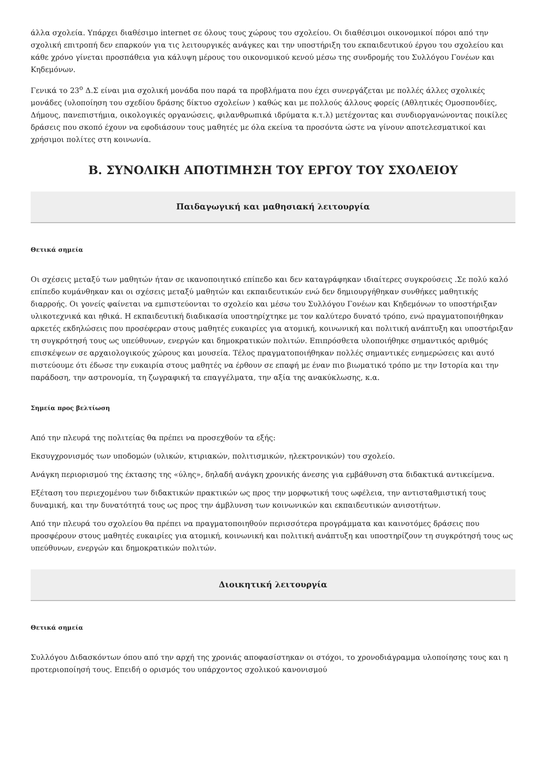άλλα σχολεία. Υπάρχει διαθέσιμο internet σε όλους τους χώρους του σχολείου. Οι διαθέσιμοι οικονομικοί πόροι από την σχολική επιτροπή δεν επαρκούν για τις λειτουργικές ανάγκες και την υποστήριξη του εκπαιδευτικού έργου του σχολείου και κάθε χρόνο γίνεται προσπάθεια για κάλυψη μέρους του οικονομικού κενού μέσω της συνδρομής του Συλλόγου Γονέων και Κηδεμόνων.
Γενικά το 23<sup>ο</sup> Δ.Σ είναι μια σχολική μονάδα που παρά τα προβλήματα που έχει συνεργάζεται με πολλές άλλες σχολικές μονάδες (υλοποίηση του σχεδίου δράσης δίκτυο σχολείων ) καθώς και με πολλούς άλλους φορείς (Αθλητικές Ομοσπονδίες, Δήμους, πανεπιστήμια, οικολογικές οργανώσεις, φιλανθρωπικά ιδρύματα κ.τ.λ) μετέχοντας και συνδιοργανώνοντας ποικίλες δράσεις που σκοπό έχουν να εφοδιάσουν τους μαθητές με όλα εκείνα τα προσόντα ώστε να γίνουν αποτελεσματικοί και χρήσιμοι πολίτες στη κοινωνία.
Β. ΣΥΝΟΛΙΚΗ ΑΠΟΤΙΜΗΣΗ ΤΟΥ ΕΡΓΟΥ ΤΟΥ ΣΧΟΛΕΙΟΥ
Παιδαγωγική και μαθησιακή λειτουργία
Θετικά σημεία
Οι σχέσεις μεταξύ των μαθητών ήταν σε ικανοποιητικό επίπεδο και δεν καταγράφηκαν ιδιαίτερες συγκρούσεις .Σε πολύ καλό επίπεδο κυμάνθηκαν και οι σχέσεις μεταξύ μαθητών και εκπαιδευτικών ενώ δεν δημιουργήθηκαν συνθήκες μαθητικής διαρροής. Οι γονείς φαίνεται να εμπιστεύονται το σχολείο και μέσω του Συλλόγου Γονέων και Κηδεμόνων το υποστήριξαν υλικοτεχνικά και ηθικά. Η εκπαιδευτική διαδικασία υποστηρίχτηκε με τον καλύτερο δυνατό τρόπο, ενώ πραγματοποιήθηκαν αρκετές εκδηλώσεις που προσέφεραν στους μαθητές ευκαιρίες για ατομική, κοινωνική και πολιτική ανάπτυξη και υποστήριξαν τη συγκρότησή τους ως υπεύθυνων, ενεργών και δημοκρατικών πολιτών. Επιπρόσθετα υλοποιήθηκε σημαντικός αριθμός επισκέψεων σε αρχαιολογικούς χώρους και μουσεία. Τέλος πραγματοποιήθηκαν πολλές σημαντικές ενημερώσεις και αυτό πιστεύουμε ότι έδωσε την ευκαιρία στους μαθητές να έρθουν σε επαφή με έναν πιο βιωματικό τρόπο με την Ιστορία και την παράδοση, την αστρονομία, τη ζωγραφική τα επαγγέλματα, την αξία της ανακύκλωσης, κ.α.
Σημεία προς βελτίωση
Από την πλευρά της πολιτείας θα πρέπει να προσεχθούν τα εξής:
Εκσυγχρονισμός των υποδομών (υλικών, κτιριακών, πολιτισμικών, ηλεκτρονικών) του σχολείο.
Ανάγκη περιορισμού της έκτασης της «ύλης», δηλαδή ανάγκη χρονικής άνεσης για εμβάθυνση στα διδακτικά αντικείμενα.
Εξέταση του περιεχομένου των διδακτικών πρακτικών ως προς την μορφωτική τους ωφέλεια, την αντισταθμιστική τους δυναμική, και την δυνατότητά τους ως προς την άμβλυνση των κοινωνικών και εκπαιδευτικών ανισοτήτων.
Από την πλευρά του σχολείου θα πρέπει να πραγματοποιηθούν περισσότερα προγράμματα και καινοτόμες δράσεις που προσφέρουν στους μαθητές ευκαιρίες για ατομική, κοινωνική και πολιτική ανάπτυξη και υποστηρίζουν τη συγκρότησή τους ως υπεύθυνων, ενεργών και δημοκρατικών πολιτών.
Διοικητική λειτουργία
Θετικά σημεία
Συλλόγου Διδασκόντων όπου από την αρχή της χρονιάς αποφασίστηκαν οι στόχοι, το χρονοδιάγραμμα υλοποίησης τους και η προτεριοποίησή τους. Επειδή ο ορισμός του υπάρχοντος σχολικού κανονισμού